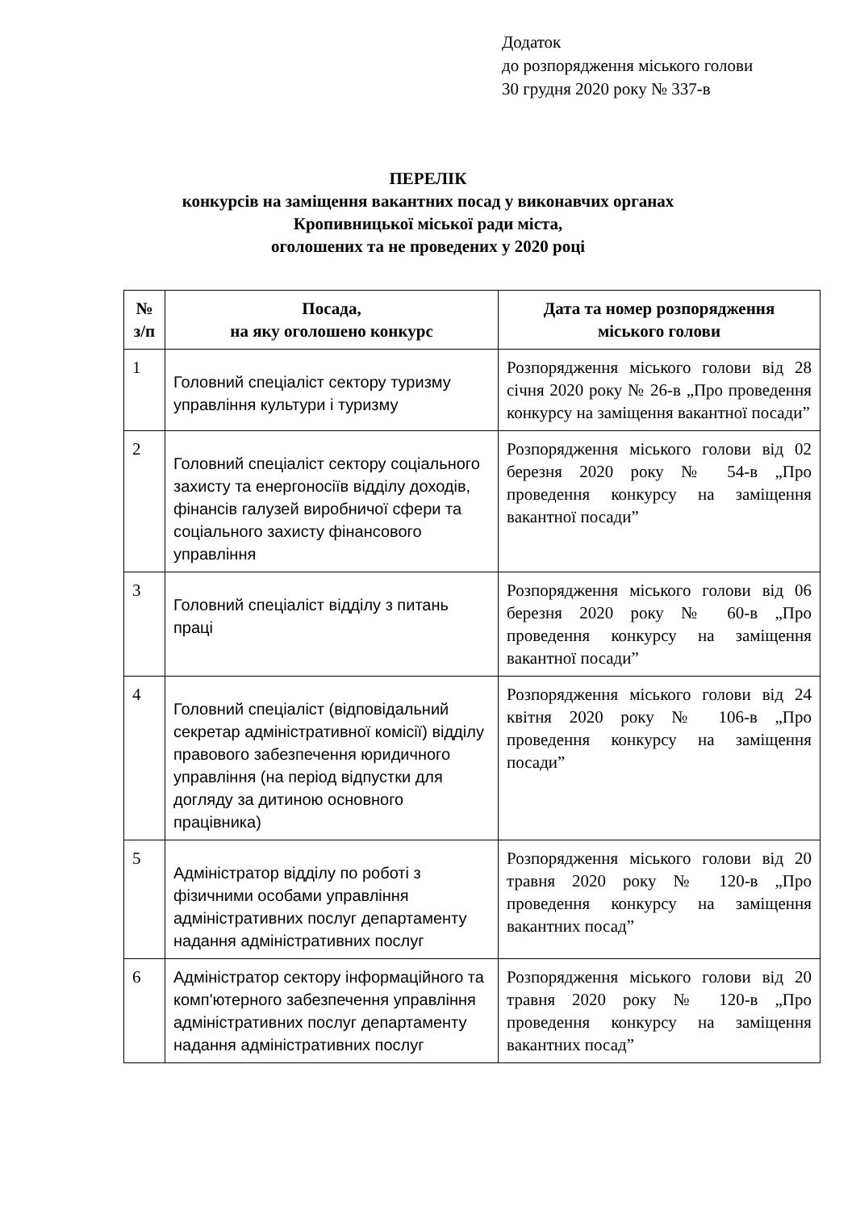Додаток
до розпорядження міського голови
30 грудня 2020 року № 337-в
ПЕРЕЛІК
конкурсів на заміщення вакантних посад у виконавчих органах
Кропивницької міської ради міста,
оголошених та не проведених у 2020 році
| № з/п | Посада, на яку оголошено конкурс | Дата та номер розпорядження міського голови |
| --- | --- | --- |
| 1 | Головний спеціаліст сектору туризму управління культури і туризму | Розпорядження міського голови від 28 січня 2020 року № 26-в „Про проведення конкурсу на заміщення вакантної посади” |
| 2 | Головний спеціаліст сектору соціального захисту та енергоносіїв відділу доходів, фінансів галузей виробничої сфери та соціального захисту фінансового управління | Розпорядження міського голови від 02 березня 2020 року № 54-в „Про проведення конкурсу на заміщення вакантної посади” |
| 3 | Головний спеціаліст відділу з питань праці | Розпорядження міського голови від 06 березня 2020 року № 60-в „Про проведення конкурсу на заміщення вакантної посади” |
| 4 | Головний спеціаліст (відповідальний секретар адміністративної комісії) відділу правового забезпечення юридичного управління (на період відпустки для догляду за дитиною основного працівника) | Розпорядження міського голови від 24 квітня 2020 року № 106-в „Про проведення конкурсу на заміщення посади” |
| 5 | Адміністратор відділу по роботі з фізичними особами управління адміністративних послуг департаменту надання адміністративних послуг | Розпорядження міського голови від 20 травня 2020 року № 120-в „Про проведення конкурсу на заміщення вакантних посад” |
| 6 | Адміністратор сектору інформаційного та комп'ютерного забезпечення управління адміністративних послуг департаменту надання адміністративних послуг | Розпорядження міського голови від 20 травня 2020 року № 120-в „Про проведення конкурсу на заміщення вакантних посад” |